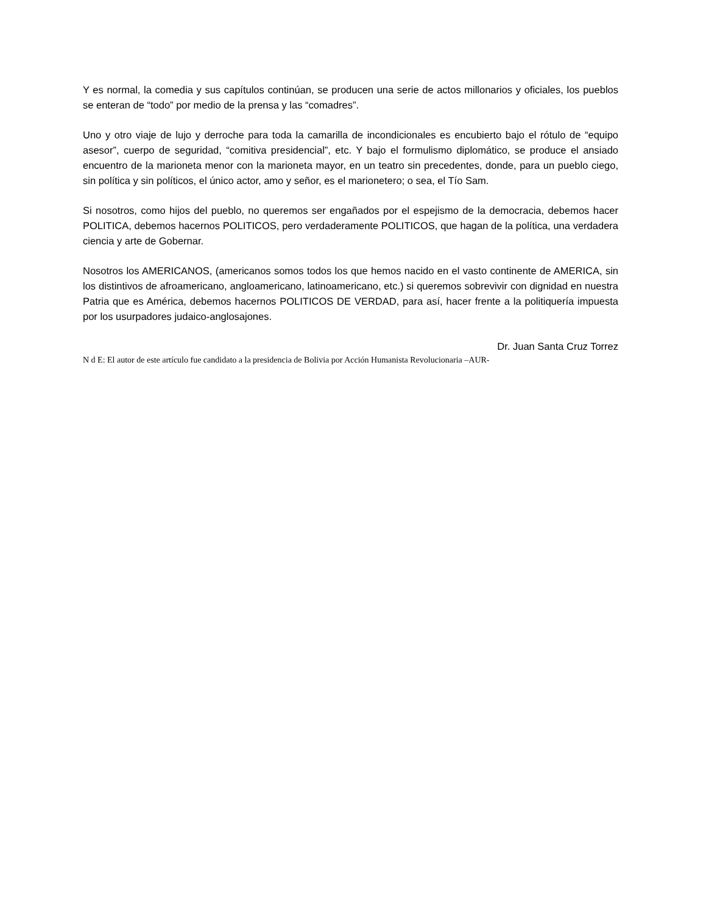Y es normal, la comedia y sus capítulos continúan, se producen una serie de actos millonarios y oficiales, los pueblos se enteran de “todo” por medio de la prensa y las “comadres”.
Uno y otro viaje de lujo y derroche para toda la camarilla de incondicionales es encubierto bajo el rótulo de “equipo asesor”, cuerpo de seguridad, “comitiva presidencial”, etc. Y bajo el formulismo diplomático, se produce el ansiado encuentro de la marioneta menor con la marioneta mayor, en un teatro sin precedentes, donde, para un pueblo ciego, sin política y sin políticos, el único actor, amo y señor, es el marionetero; o sea, el Tío Sam.
Si nosotros, como hijos del pueblo, no queremos ser engañados por el espejismo de la democracia, debemos hacer POLITICA, debemos hacernos POLITICOS, pero verdaderamente POLITICOS, que hagan de la política, una verdadera ciencia y arte de Gobernar.
Nosotros los AMERICANOS, (americanos somos todos los que hemos nacido en el vasto continente de AMERICA, sin los distintivos de afroamericano, angloamericano, latinoamericano, etc.) si queremos sobrevivir con dignidad en nuestra Patria que es América, debemos hacernos POLITICOS DE VERDAD, para así, hacer frente a la politiquería impuesta por los usurpadores judaico-anglosajones.
Dr. Juan Santa Cruz Torrez
N d E: El autor de este artículo fue candidato a la presidencia de Bolivia por Acción Humanista Revolucionaria –AUR-